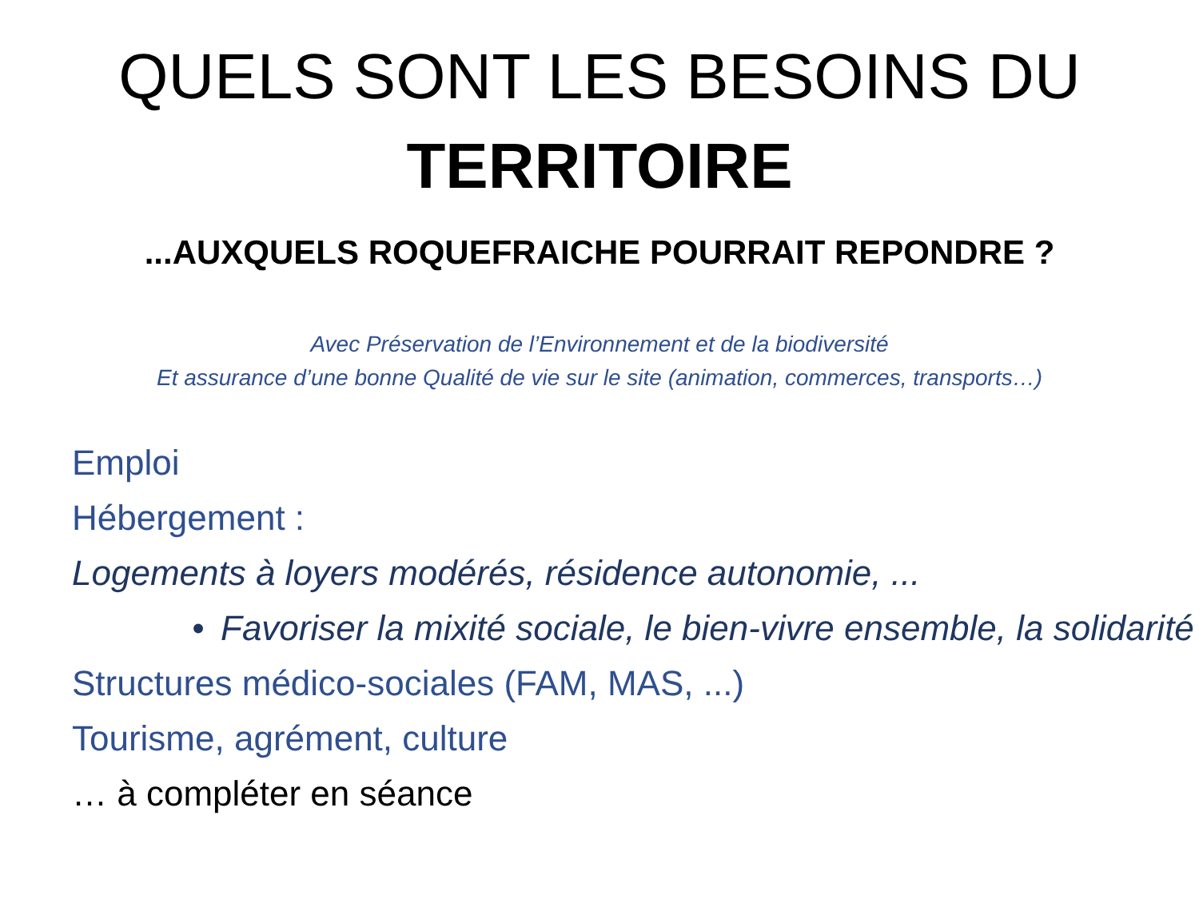QUELS SONT LES BESOINS DU
TERRITOIRE
...AUXQUELS ROQUEFRAICHE POURRAIT REPONDRE ?
Avec Préservation de l’Environnement et de la biodiversité
Et assurance d’une bonne Qualité de vie sur le site (animation, commerces, transports…)
Emploi
Hébergement :
Logements à loyers modérés, résidence autonomie, ...
• Favoriser la mixité sociale, le bien-vivre ensemble, la solidarité
Structures médico-sociales (FAM, MAS, ...)
Tourisme, agrément, culture
… à compléter en séance